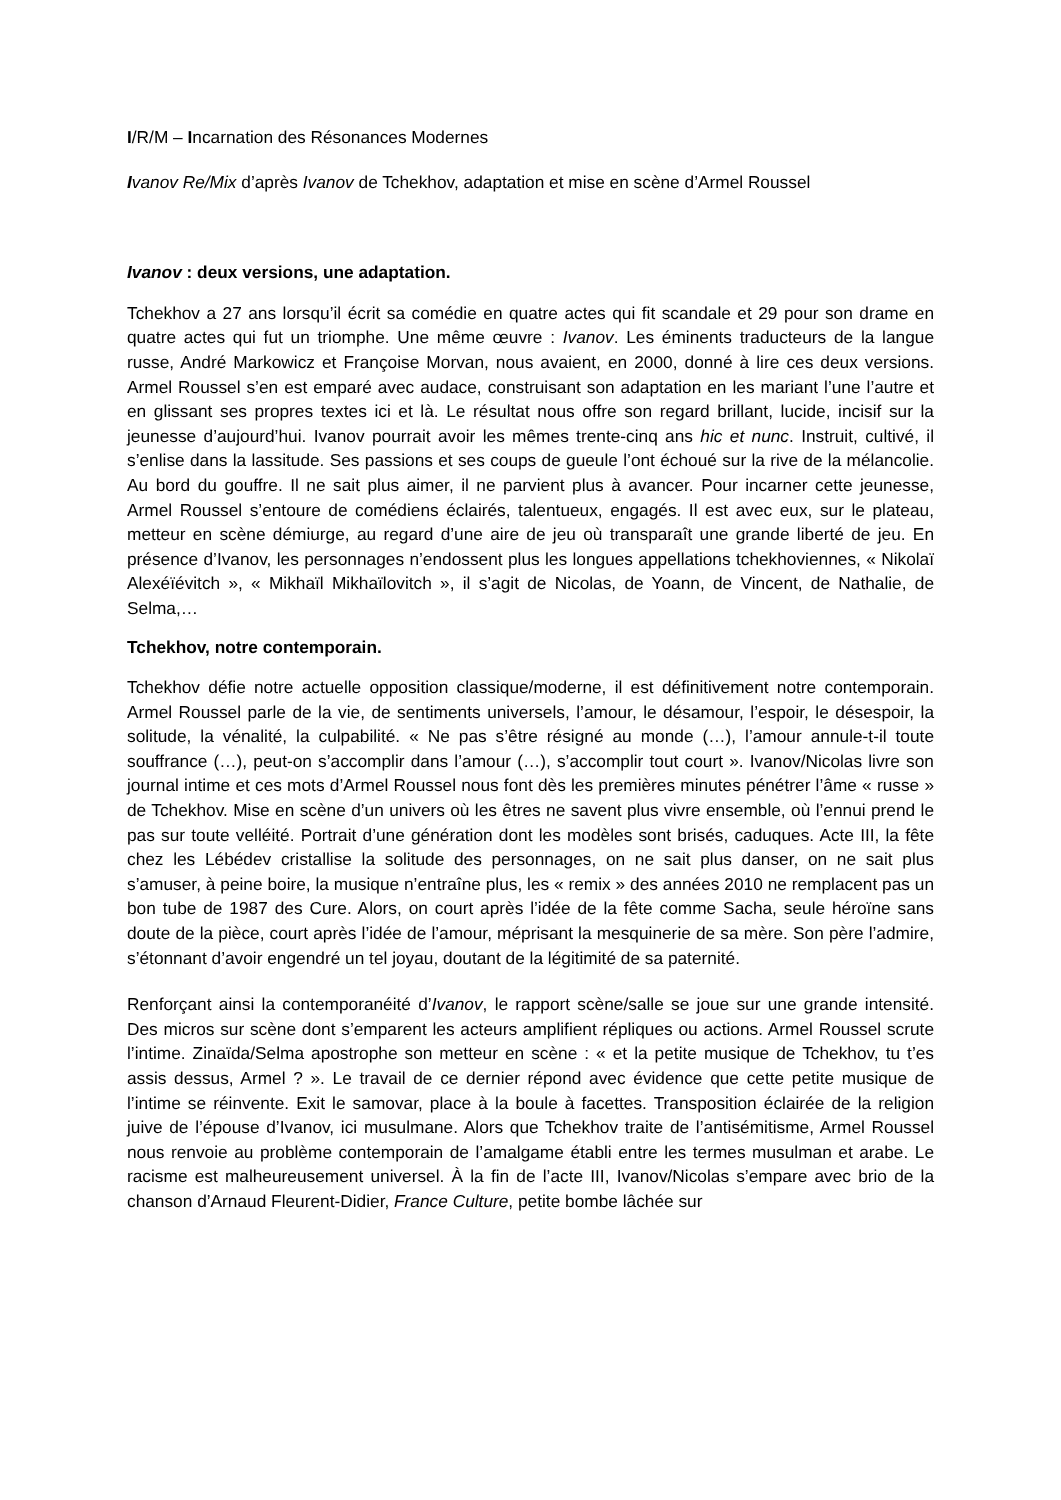I/R/M – Incarnation des Résonances Modernes
Ivanov Re/Mix d’après Ivanov de Tchekhov, adaptation et mise en scène d’Armel Roussel
Ivanov : deux versions, une adaptation.
Tchekhov a 27 ans lorsqu’il écrit sa comédie en quatre actes qui fit scandale et 29 pour son drame en quatre actes qui fut un triomphe. Une même œuvre : Ivanov. Les éminents traducteurs de la langue russe, André Markowicz et Françoise Morvan, nous avaient, en 2000, donné à lire ces deux versions. Armel Roussel s’en est emparé avec audace, construisant son adaptation en les mariant l’une l’autre et en glissant ses propres textes ici et là. Le résultat nous offre son regard brillant, lucide, incisif sur la jeunesse d’aujourd’hui. Ivanov pourrait avoir les mêmes trente-cinq ans hic et nunc. Instruit, cultivé, il s’enlise dans la lassitude. Ses passions et ses coups de gueule l’ont échoué sur la rive de la mélancolie. Au bord du gouffre. Il ne sait plus aimer, il ne parvient plus à avancer. Pour incarner cette jeunesse, Armel Roussel s’entoure de comédiens éclairés, talentueux, engagés. Il est avec eux, sur le plateau, metteur en scène démiurge, au regard d’une aire de jeu où transparaît une grande liberté de jeu. En présence d’Ivanov, les personnages n’endossent plus les longues appellations tchekhoviennes, « Nikolaï Alexéïévitch », « Mikhaïl Mikhaïlovitch », il s’agit de Nicolas, de Yoann, de Vincent, de Nathalie, de Selma,…
Tchekhov, notre contemporain.
Tchekhov défie notre actuelle opposition classique/moderne, il est définitivement notre contemporain. Armel Roussel parle de la vie, de sentiments universels, l’amour, le désamour, l’espoir, le désespoir, la solitude, la vénalité, la culpabilité. « Ne pas s’être résigné au monde (…), l’amour annule-t-il toute souffrance (…), peut-on s’accomplir dans l’amour (…), s’accomplir tout court ». Ivanov/Nicolas livre son journal intime et ces mots d’Armel Roussel nous font dès les premières minutes pénétrer l’âme « russe » de Tchekhov. Mise en scène d’un univers où les êtres ne savent plus vivre ensemble, où l’ennui prend le pas sur toute velléité. Portrait d’une génération dont les modèles sont brisés, caduques. Acte III, la fête chez les Lébédev cristallise la solitude des personnages, on ne sait plus danser, on ne sait plus s’amuser, à peine boire, la musique n’entraîne plus, les « remix » des années 2010 ne remplacent pas un bon tube de 1987 des Cure. Alors, on court après l’idée de la fête comme Sacha, seule héroïne sans doute de la pièce, court après l’idée de l’amour, méprisant la mesquinerie de sa mère. Son père l’admire, s’étonnant d’avoir engendré un tel joyau, doutant de la légitimité de sa paternité.
Renforçant ainsi la contemporanéité d’Ivanov, le rapport scène/salle se joue sur une grande intensité. Des micros sur scène dont s’emparent les acteurs amplifient répliques ou actions. Armel Roussel scrute l’intime. Zinaïda/Selma apostrophe son metteur en scène : « et la petite musique de Tchekhov, tu t’es assis dessus, Armel ? ». Le travail de ce dernier répond avec évidence que cette petite musique de l’intime se réinvente. Exit le samovar, place à la boule à facettes. Transposition éclairée de la religion juive de l’épouse d’Ivanov, ici musulmane. Alors que Tchekhov traite de l’antisémitisme, Armel Roussel nous renvoie au problème contemporain de l’amalgame établi entre les termes musulman et arabe. Le racisme est malheureusement universel. À la fin de l’acte III, Ivanov/Nicolas s’empare avec brio de la chanson d’Arnaud Fleurent-Didier, France Culture, petite bombe lâchée sur